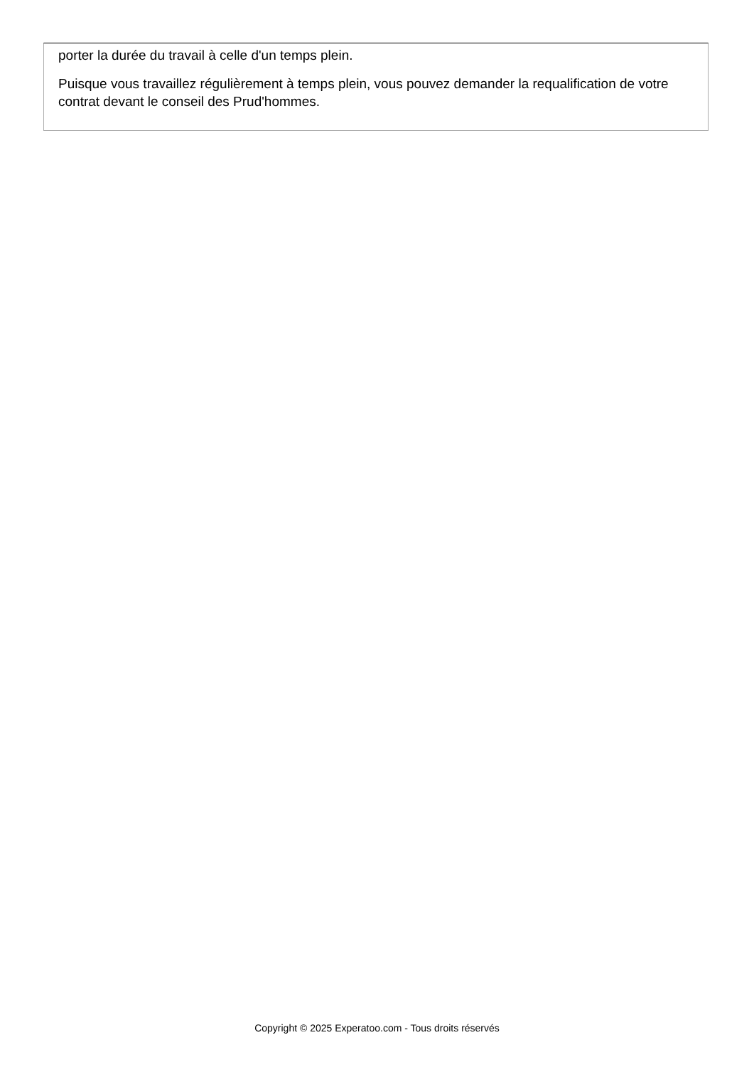porter la durée du travail à celle d'un temps plein.
Puisque vous travaillez régulièrement à temps plein, vous pouvez demander la requalification de votre contrat devant le conseil des Prud'hommes.
Copyright © 2025 Experatoo.com - Tous droits réservés